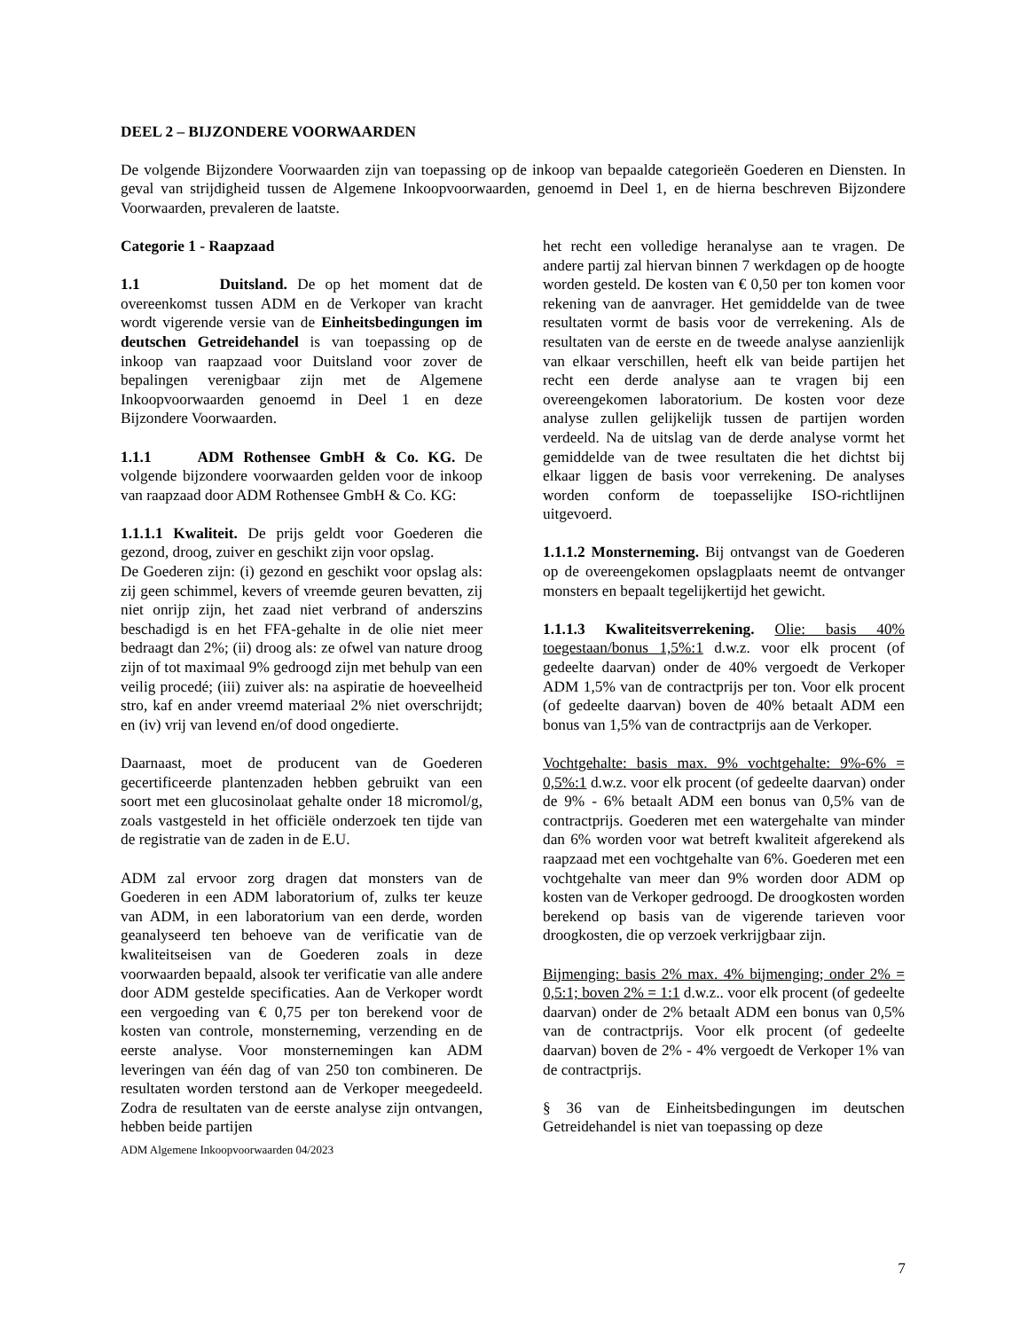DEEL 2 – BIJZONDERE VOORWAARDEN
De volgende Bijzondere Voorwaarden zijn van toepassing op de inkoop van bepaalde categorieën Goederen en Diensten. In geval van strijdigheid tussen de Algemene Inkoopvoorwaarden, genoemd in Deel 1, en de hierna beschreven Bijzondere Voorwaarden, prevaleren de laatste.
Categorie 1 - Raapzaad
1.1 Duitsland. De op het moment dat de overeenkomst tussen ADM en de Verkoper van kracht wordt vigerende versie van de Einheitsbedingungen im deutschen Getreidehandel is van toepassing op de inkoop van raapzaad voor Duitsland voor zover de bepalingen verenigbaar zijn met de Algemene Inkoopvoorwaarden genoemd in Deel 1 en deze Bijzondere Voorwaarden.
1.1.1 ADM Rothensee GmbH & Co. KG. De volgende bijzondere voorwaarden gelden voor de inkoop van raapzaad door ADM Rothensee GmbH & Co. KG:
1.1.1.1 Kwaliteit. De prijs geldt voor Goederen die gezond, droog, zuiver en geschikt zijn voor opslag.
De Goederen zijn: (i) gezond en geschikt voor opslag als: zij geen schimmel, kevers of vreemde geuren bevatten, zij niet onrijp zijn, het zaad niet verbrand of anderszins beschadigd is en het FFA-gehalte in de olie niet meer bedraagt dan 2%; (ii) droog als: ze ofwel van nature droog zijn of tot maximaal 9% gedroogd zijn met behulp van een veilig procedé; (iii) zuiver als: na aspiratie de hoeveelheid stro, kaf en ander vreemd materiaal 2% niet overschrijdt; en (iv) vrij van levend en/of dood ongedierte.
Daarnaast, moet de producent van de Goederen gecertificeerde plantenzaden hebben gebruikt van een soort met een glucosinolaat gehalte onder 18 micromol/g, zoals vastgesteld in het officiële onderzoek ten tijde van de registratie van de zaden in de E.U.
ADM zal ervoor zorg dragen dat monsters van de Goederen in een ADM laboratorium of, zulks ter keuze van ADM, in een laboratorium van een derde, worden geanalyseerd ten behoeve van de verificatie van de kwaliteitseisen van de Goederen zoals in deze voorwaarden bepaald, alsook ter verificatie van alle andere door ADM gestelde specificaties. Aan de Verkoper wordt een vergoeding van € 0,75 per ton berekend voor de kosten van controle, monsterneming, verzending en de eerste analyse. Voor monsternemingen kan ADM leveringen van één dag of van 250 ton combineren. De resultaten worden terstond aan de Verkoper meegedeeld. Zodra de resultaten van de eerste analyse zijn ontvangen, hebben beide partijen
ADM Algemene Inkoopvoorwaarden 04/2023
het recht een volledige heranalyse aan te vragen. De andere partij zal hiervan binnen 7 werkdagen op de hoogte worden gesteld. De kosten van € 0,50 per ton komen voor rekening van de aanvrager. Het gemiddelde van de twee resultaten vormt de basis voor de verrekening. Als de resultaten van de eerste en de tweede analyse aanzienlijk van elkaar verschillen, heeft elk van beide partijen het recht een derde analyse aan te vragen bij een overeengekomen laboratorium. De kosten voor deze analyse zullen gelijkelijk tussen de partijen worden verdeeld. Na de uitslag van de derde analyse vormt het gemiddelde van de twee resultaten die het dichtst bij elkaar liggen de basis voor verrekening. De analyses worden conform de toepasselijke ISO-richtlijnen uitgevoerd.
1.1.1.2 Monsterneming. Bij ontvangst van de Goederen op de overeengekomen opslagplaats neemt de ontvanger monsters en bepaalt tegelijkertijd het gewicht.
1.1.1.3 Kwaliteitsverrekening. Olie: basis 40% toegestaan/bonus 1,5%:1 d.w.z. voor elk procent (of gedeelte daarvan) onder de 40% vergoedt de Verkoper ADM 1,5% van de contractprijs per ton. Voor elk procent (of gedeelte daarvan) boven de 40% betaalt ADM een bonus van 1,5% van de contractprijs aan de Verkoper.
Vochtgehalte: basis max. 9% vochtgehalte: 9%-6% = 0,5%:1 d.w.z. voor elk procent (of gedeelte daarvan) onder de 9% - 6% betaalt ADM een bonus van 0,5% van de contractprijs. Goederen met een watergehalte van minder dan 6% worden voor wat betreft kwaliteit afgerekend als raapzaad met een vochtgehalte van 6%. Goederen met een vochtgehalte van meer dan 9% worden door ADM op kosten van de Verkoper gedroogd. De droogkosten worden berekend op basis van de vigerende tarieven voor droogkosten, die op verzoek verkrijgbaar zijn.
Bijmenging: basis 2% max. 4% bijmenging; onder 2% = 0,5:1; boven 2% = 1:1 d.w.z.. voor elk procent (of gedeelte daarvan) onder de 2% betaalt ADM een bonus van 0,5% van de contractprijs. Voor elk procent (of gedeelte daarvan) boven de 2% - 4% vergoedt de Verkoper 1% van de contractprijs.
§ 36 van de Einheitsbedingungen im deutschen Getreidehandel is niet van toepassing op deze
7